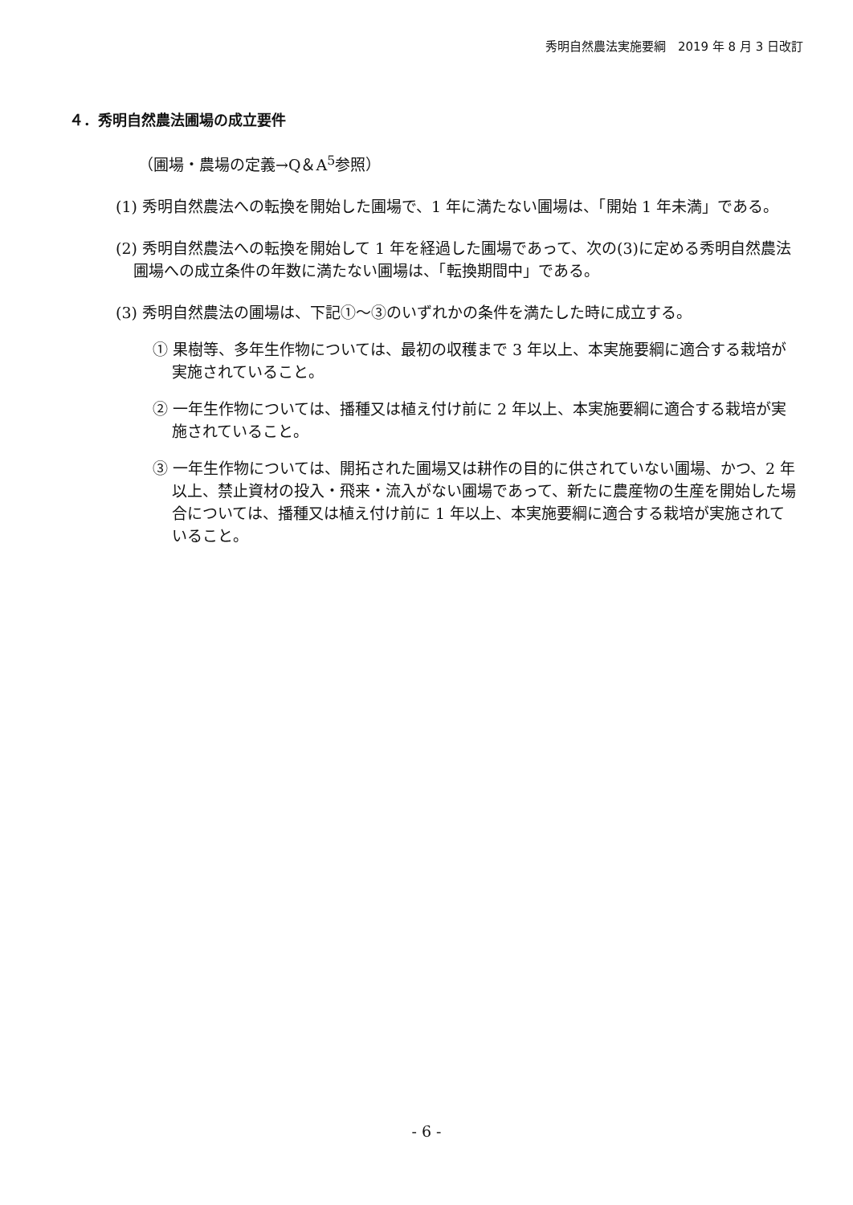秀明自然農法実施要綱　2019 年 8 月 3 日改訂
４．秀明自然農法圃場の成立要件
（圃場・農場の定義→Q＆A<sup>5</sup>参照）
(1) 秀明自然農法への転換を開始した圃場で、1 年に満たない圃場は、「開始 1 年未満」である。
(2) 秀明自然農法への転換を開始して 1 年を経過した圃場であって、次の(3)に定める秀明自然農法圃場への成立条件の年数に満たない圃場は、「転換期間中」である。
(3) 秀明自然農法の圃場は、下記①～③のいずれかの条件を満たした時に成立する。
① 果樹等、多年生作物については、最初の収穫まで 3 年以上、本実施要綱に適合する栽培が実施されていること。
② 一年生作物については、播種又は植え付け前に 2 年以上、本実施要綱に適合する栽培が実施されていること。
③ 一年生作物については、開拓された圃場又は耕作の目的に供されていない圃場、かつ、2 年以上、禁止資材の投入・飛来・流入がない圃場であって、新たに農産物の生産を開始した場合については、播種又は植え付け前に 1 年以上、本実施要綱に適合する栽培が実施されていること。
- 6 -